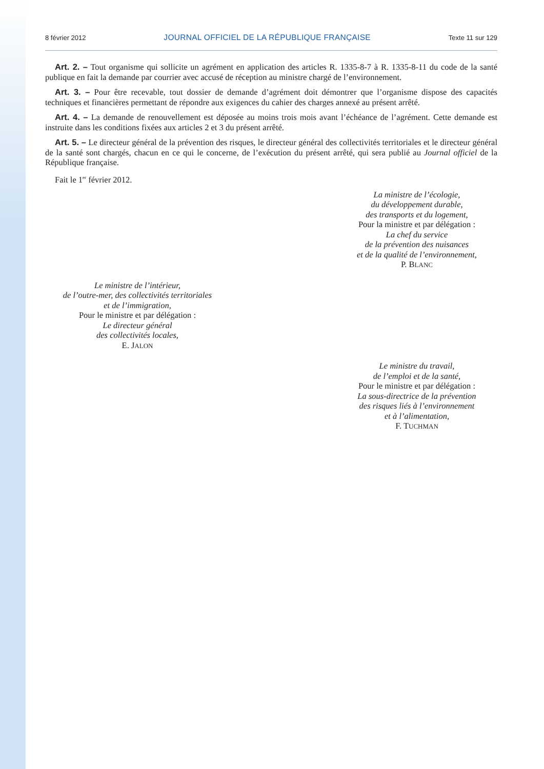8 février 2012 JOURNAL OFFICIEL DE LA RÉPUBLIQUE FRANÇAISE Texte 11 sur 129
Art. 2. – Tout organisme qui sollicite un agrément en application des articles R. 1335-8-7 à R. 1335-8-11 du code de la santé publique en fait la demande par courrier avec accusé de réception au ministre chargé de l’environnement.
Art. 3. – Pour être recevable, tout dossier de demande d’agrément doit démontrer que l’organisme dispose des capacités techniques et financières permettant de répondre aux exigences du cahier des charges annexé au présent arrêté.
Art. 4. – La demande de renouvellement est déposée au moins trois mois avant l’échéance de l’agrément. Cette demande est instruite dans les conditions fixées aux articles 2 et 3 du présent arrêté.
Art. 5. – Le directeur général de la prévention des risques, le directeur général des collectivités territoriales et le directeur général de la santé sont chargés, chacun en ce qui le concerne, de l’exécution du présent arrêté, qui sera publié au Journal officiel de la République française.
Fait le 1<sup>er</sup> février 2012.
La ministre de l’écologie,
du développement durable,
des transports et du logement,
Pour la ministre et par délégation :
La chef du service
de la prévention des nuisances
et de la qualité de l’environnement,
P. BLANC
Le ministre de l’intérieur,
de l’outre-mer, des collectivités territoriales
et de l’immigration,
Pour le ministre et par délégation :
Le directeur général
des collectivités locales,
E. JALON
Le ministre du travail,
de l’emploi et de la santé,
Pour le ministre et par délégation :
La sous-directrice de la prévention
des risques liés à l’environnement
et à l’alimentation,
F. TUCHMAN